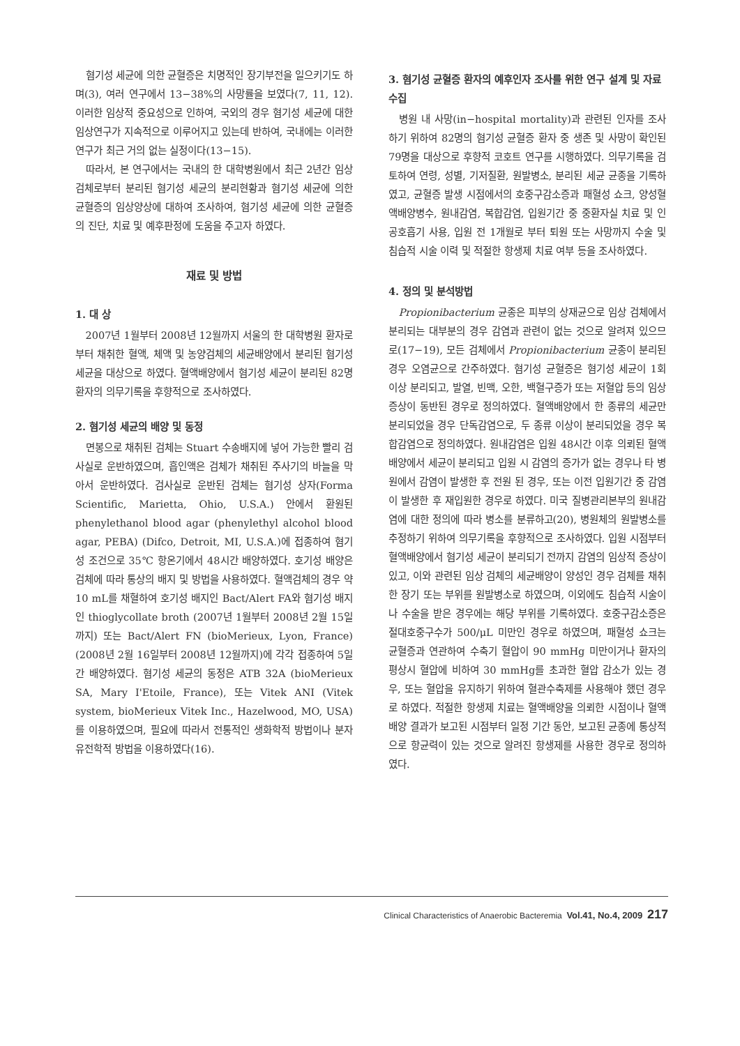혐기성 세균에 의한 균혈증은 치명적인 장기부전을 일으키기도 하며(3), 여러 연구에서 13−38%의 사망률을 보였다(7, 11, 12). 이러한 임상적 중요성으로 인하여, 국외의 경우 혐기성 세균에 대한 임상연구가 지속적으로 이루어지고 있는데 반하여, 국내에는 이러한 연구가 최근 거의 없는 실정이다(13−15).
따라서, 본 연구에서는 국내의 한 대학병원에서 최근 2년간 임상검체로부터 분리된 혐기성 세균의 분리현황과 혐기성 세균에 의한 균혈증의 임상양상에 대하여 조사하여, 혐기성 세균에 의한 균혈증의 진단, 치료 및 예후판정에 도움을 주고자 하였다.
재료 및 방법
1. 대 상
2007년 1월부터 2008년 12월까지 서울의 한 대학병원 환자로부터 채취한 혈액, 체액 및 농양검체의 세균배양에서 분리된 혐기성 세균을 대상으로 하였다. 혈액배양에서 혐기성 세균이 분리된 82명 환자의 의무기록을 후향적으로 조사하였다.
2. 혐기성 세균의 배양 및 동정
면봉으로 채취된 검체는 Stuart 수송배지에 넣어 가능한 빨리 검사실로 운반하였으며, 흡인액은 검체가 채취된 주사기의 바늘을 막아서 운반하였다. 검사실로 운반된 검체는 혐기성 상자(Forma Scientific, Marietta, Ohio, U.S.A.) 안에서 환원된 phenylethanol blood agar (phenylethyl alcohol blood agar, PEBA) (Difco, Detroit, MI, U.S.A.)에 접종하여 혐기성 조건으로 35℃ 항온기에서 48시간 배양하였다. 호기성 배양은 검체에 따라 통상의 배지 및 방법을 사용하였다. 혈액검체의 경우 약 10 mL를 채혈하여 호기성 배지인 Bact/Alert FA와 혐기성 배지인 thioglycollate broth (2007년 1월부터 2008년 2월 15일까지) 또는 Bact/Alert FN (bioMerieux, Lyon, France) (2008년 2월 16일부터 2008년 12월까지)에 각각 접종하여 5일간 배양하였다. 혐기성 세균의 동정은 ATB 32A (bioMerieux SA, Mary I'Etoile, France), 또는 Vitek ANI (Vitek system, bioMerieux Vitek Inc., Hazelwood, MO, USA)를 이용하였으며, 필요에 따라서 전통적인 생화학적 방법이나 분자유전학적 방법을 이용하였다(16).
3. 혐기성 균혈증 환자의 예후인자 조사를 위한 연구 설계 및 자료 수집
병원 내 사망(in−hospital mortality)과 관련된 인자를 조사하기 위하여 82명의 혐기성 균혈증 환자 중 생존 및 사망이 확인된 79명을 대상으로 후향적 코호트 연구를 시행하였다. 의무기록을 검토하여 연령, 성별, 기저질환, 원발병소, 분리된 세균 균종을 기록하였고, 균혈증 발생 시점에서의 호중구감소증과 패혈성 쇼크, 양성혈액배양병수, 원내감염, 복합감염, 입원기간 중 중환자실 치료 및 인공호흡기 사용, 입원 전 1개월로 부터 퇴원 또는 사망까지 수술 및 침습적 시술 이력 및 적절한 항생제 치료 여부 등을 조사하였다.
4. 정의 및 분석방법
Propionibacterium 균종은 피부의 상재균으로 임상 검체에서 분리되는 대부분의 경우 감염과 관련이 없는 것으로 알려져 있으므로(17−19), 모든 검체에서 Propionibacterium 균종이 분리된 경우 오염균으로 간주하였다. 혐기성 균혈증은 혐기성 세균이 1회 이상 분리되고, 발열, 빈맥, 오한, 백혈구증가 또는 저혈압 등의 임상증상이 동반된 경우로 정의하였다. 혈액배양에서 한 종류의 세균만 분리되었을 경우 단독감염으로, 두 종류 이상이 분리되었을 경우 복합감염으로 정의하였다. 원내감염은 입원 48시간 이후 의뢰된 혈액배양에서 세균이 분리되고 입원 시 감염의 증가가 없는 경우나 타 병원에서 감염이 발생한 후 전원 된 경우, 또는 이전 입원기간 중 감염이 발생한 후 재입원한 경우로 하였다. 미국 질병관리본부의 원내감염에 대한 정의에 따라 병소를 분류하고(20), 병원체의 원발병소를 추정하기 위하여 의무기록을 후향적으로 조사하였다. 입원 시점부터 혈액배양에서 혐기성 세균이 분리되기 전까지 감염의 임상적 증상이 있고, 이와 관련된 임상 검체의 세균배양이 양성인 경우 검체를 채취한 장기 또는 부위를 원발병소로 하였으며, 이외에도 침습적 시술이나 수술을 받은 경우에는 해당 부위를 기록하였다. 호중구감소증은 절대호중구수가 500/μL 미만인 경우로 하였으며, 패혈성 쇼크는 균혈증과 연관하여 수축기 혈압이 90 mmHg 미만이거나 환자의 평상시 혈압에 비하여 30 mmHg를 초과한 혈압 감소가 있는 경우, 또는 혈압을 유지하기 위하여 혈관수축제를 사용해야 했던 경우로 하였다. 적절한 항생제 치료는 혈액배양을 의뢰한 시점이나 혈액배양 결과가 보고된 시점부터 일정 기간 동안, 보고된 균종에 통상적으로 항균력이 있는 것으로 알려진 항생제를 사용한 경우로 정의하였다.
Clinical Characteristics of Anaerobic Bacteremia Vol.41, No.4, 2009 217